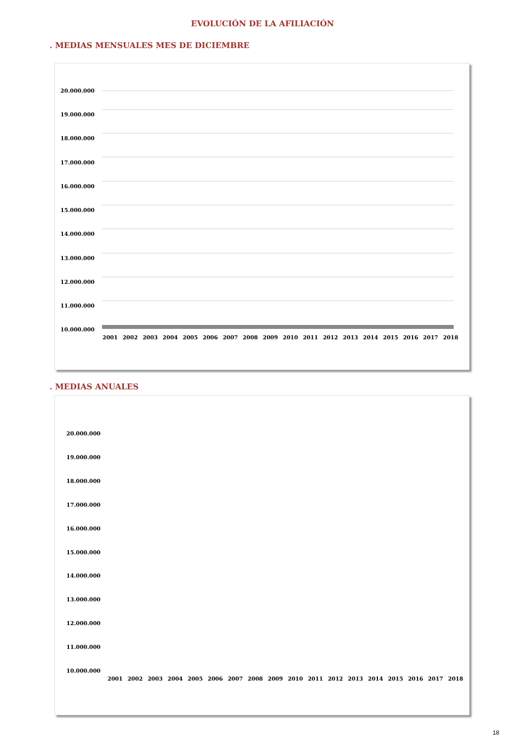EVOLUCIÓN DE LA AFILIACIÓN
. MEDIAS MENSUALES MES DE DICIEMBRE
20.000.000
19.000.000
18.000.000
17.000.000
16.000.000
15.000.000
14.000.000
13.000.000
12.000.000
11.000.000
10.000.000
2001 2002 2003 2004 2005 2006 2007 2008 2009 2010 2011 2012 2013 2014 2015 2016 2017 2018
. MEDIAS ANUALES
20.000.000
19.000.000
18.000.000
17.000.000
16.000.000
15.000.000
14.000.000
13.000.000
12.000.000
11.000.000
10.000.000
2001 2002 2003 2004 2005 2006 2007 2008 2009 2010 2011 2012 2013 2014 2015 2016 2017 2018
18